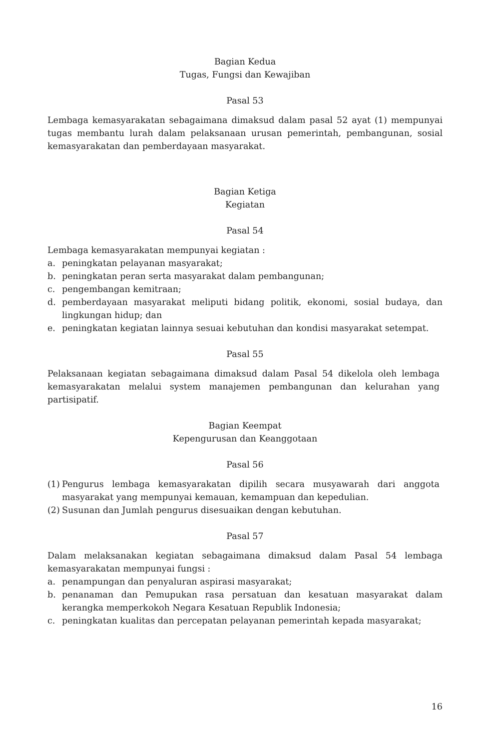Bagian Kedua
Tugas, Fungsi dan Kewajiban
Pasal 53
Lembaga kemasyarakatan sebagaimana dimaksud dalam pasal 52 ayat (1) mempunyai tugas membantu lurah dalam pelaksanaan urusan pemerintah, pembangunan, sosial kemasyarakatan dan pemberdayaan masyarakat.
Bagian Ketiga
Kegiatan
Pasal 54
Lembaga kemasyarakatan mempunyai kegiatan :
a. peningkatan pelayanan masyarakat;
b. peningkatan peran serta masyarakat dalam pembangunan;
c. pengembangan kemitraan;
d. pemberdayaan masyarakat meliputi bidang politik, ekonomi, sosial budaya, dan lingkungan hidup; dan
e. peningkatan kegiatan lainnya sesuai kebutuhan dan kondisi masyarakat setempat.
Pasal 55
Pelaksanaan kegiatan sebagaimana dimaksud dalam Pasal 54 dikelola oleh lembaga kemasyarakatan melalui system manajemen pembangunan dan kelurahan yang partisipatif.
Bagian Keempat
Kepengurusan dan Keanggotaan
Pasal 56
(1) Pengurus lembaga kemasyarakatan dipilih secara musyawarah dari anggota masyarakat yang mempunyai kemauan, kemampuan dan kepedulian.
(2) Susunan dan Jumlah pengurus disesuaikan dengan kebutuhan.
Pasal 57
Dalam melaksanakan kegiatan sebagaimana dimaksud dalam Pasal 54 lembaga kemasyarakatan mempunyai fungsi :
a. penampungan dan penyaluran aspirasi masyarakat;
b. penanaman dan Pemupukan rasa persatuan dan kesatuan masyarakat dalam kerangka memperkokoh Negara Kesatuan Republik Indonesia;
c. peningkatan kualitas dan percepatan pelayanan pemerintah kepada masyarakat;
16